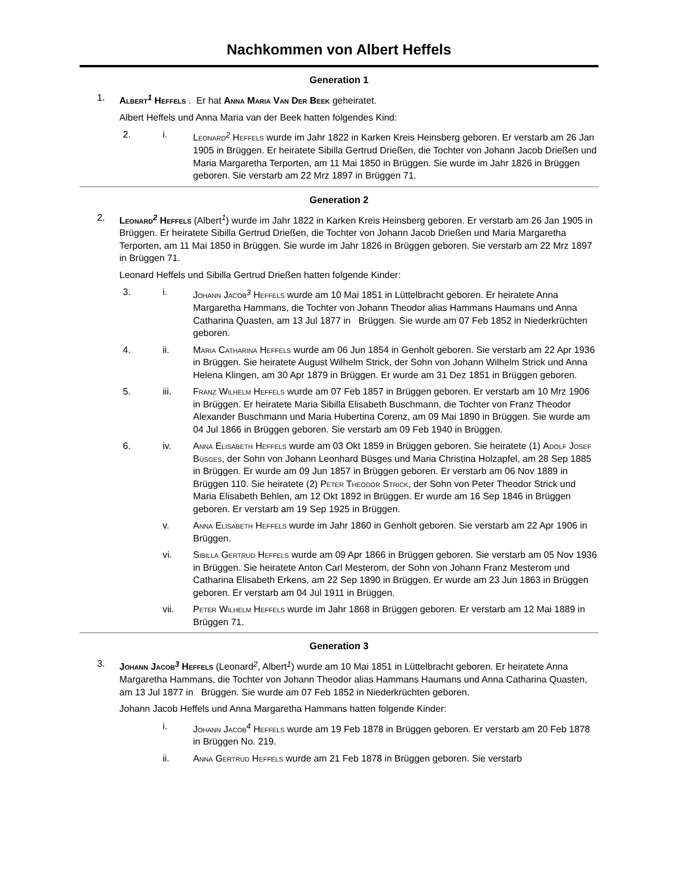Nachkommen von Albert Heffels
Generation 1
1. Albert<sup>1</sup> Heffels . Er hat Anna Maria Van Der Beek geheiratet.
Albert Heffels und Anna Maria van der Beek hatten folgendes Kind:
2. i. Leonard<sup>2</sup> Heffels wurde im Jahr 1822 in Karken Kreis Heinsberg geboren. Er verstarb am 26 Jan 1905 in Brüggen. Er heiratete Sibilla Gertrud Drießen, die Tochter von Johann Jacob Drießen und Maria Margaretha Terporten, am 11 Mai 1850 in Brüggen. Sie wurde im Jahr 1826 in Brüggen geboren. Sie verstarb am 22 Mrz 1897 in Brüggen 71.
Generation 2
2. Leonard<sup>2</sup> Heffels (Albert<sup>1</sup>) wurde im Jahr 1822 in Karken Kreis Heinsberg geboren. Er verstarb am 26 Jan 1905 in Brüggen. Er heiratete Sibilla Gertrud Drießen, die Tochter von Johann Jacob Drießen und Maria Margaretha Terporten, am 11 Mai 1850 in Brüggen. Sie wurde im Jahr 1826 in Brüggen geboren. Sie verstarb am 22 Mrz 1897 in Brüggen 71.
Leonard Heffels und Sibilla Gertrud Drießen hatten folgende Kinder:
3. i. Johann Jacob<sup>3</sup> Heffels wurde am 10 Mai 1851 in Lüttelbracht geboren. Er heiratete Anna Margaretha Hammans, die Tochter von Johann Theodor alias Hammans Haumans und Anna Catharina Quasten, am 13 Jul 1877 in Brüggen. Sie wurde am 07 Feb 1852 in Niederkrüchten geboren.
4. ii. Maria Catharina Heffels wurde am 06 Jun 1854 in Genholt geboren. Sie verstarb am 22 Apr 1936 in Brüggen. Sie heiratete August Wilhelm Strick, der Sohn von Johann Wilhelm Strick und Anna Helena Klingen, am 30 Apr 1879 in Brüggen. Er wurde am 31 Dez 1851 in Brüggen geboren.
5. iii. Franz Wilhelm Heffels wurde am 07 Feb 1857 in Brüggen geboren. Er verstarb am 10 Mrz 1906 in Brüggen. Er heiratete Maria Sibilla Elisabeth Buschmann, die Tochter von Franz Theodor Alexander Buschmann und Maria Hubertina Corenz, am 09 Mai 1890 in Brüggen. Sie wurde am 04 Jul 1866 in Brüggen geboren. Sie verstarb am 09 Feb 1940 in Brüggen.
6. iv. Anna Elisabeth Heffels wurde am 03 Okt 1859 in Brüggen geboren. Sie heiratete (1) Adolf Josef Büsges, der Sohn von Johann Leonhard Büsges und Maria Christina Holzapfel, am 28 Sep 1885 in Brüggen. Er wurde am 09 Jun 1857 in Brüggen geboren. Er verstarb am 06 Nov 1889 in Brüggen 110. Sie heiratete (2) Peter Theodor Strick, der Sohn von Peter Theodor Strick und Maria Elisabeth Behlen, am 12 Okt 1892 in Brüggen. Er wurde am 16 Sep 1846 in Brüggen geboren. Er verstarb am 19 Sep 1925 in Brüggen.
v. Anna Elisabeth Heffels wurde im Jahr 1860 in Genholt geboren. Sie verstarb am 22 Apr 1906 in Brüggen.
vi. Sibilla Gertrud Heffels wurde am 09 Apr 1866 in Brüggen geboren. Sie verstarb am 05 Nov 1936 in Brüggen. Sie heiratete Anton Carl Mesterom, der Sohn von Johann Franz Mesterom und Catharina Elisabeth Erkens, am 22 Sep 1890 in Brüggen. Er wurde am 23 Jun 1863 in Brüggen geboren. Er verstarb am 04 Jul 1911 in Brüggen.
vii. Peter Wilhelm Heffels wurde im Jahr 1868 in Brüggen geboren. Er verstarb am 12 Mai 1889 in Brüggen 71.
Generation 3
3. Johann Jacob<sup>3</sup> Heffels (Leonard<sup>2</sup>, Albert<sup>1</sup>) wurde am 10 Mai 1851 in Lüttelbracht geboren. Er heiratete Anna Margaretha Hammans, die Tochter von Johann Theodor alias Hammans Haumans und Anna Catharina Quasten, am 13 Jul 1877 in Brüggen. Sie wurde am 07 Feb 1852 in Niederkrüchten geboren.
Johann Jacob Heffels und Anna Margaretha Hammans hatten folgende Kinder:
i. Johann Jacob<sup>4</sup> Heffels wurde am 19 Feb 1878 in Brüggen geboren. Er verstarb am 20 Feb 1878 in Brüggen No. 219.
ii. Anna Gertrud Heffels wurde am 21 Feb 1878 in Brüggen geboren. Sie verstarb